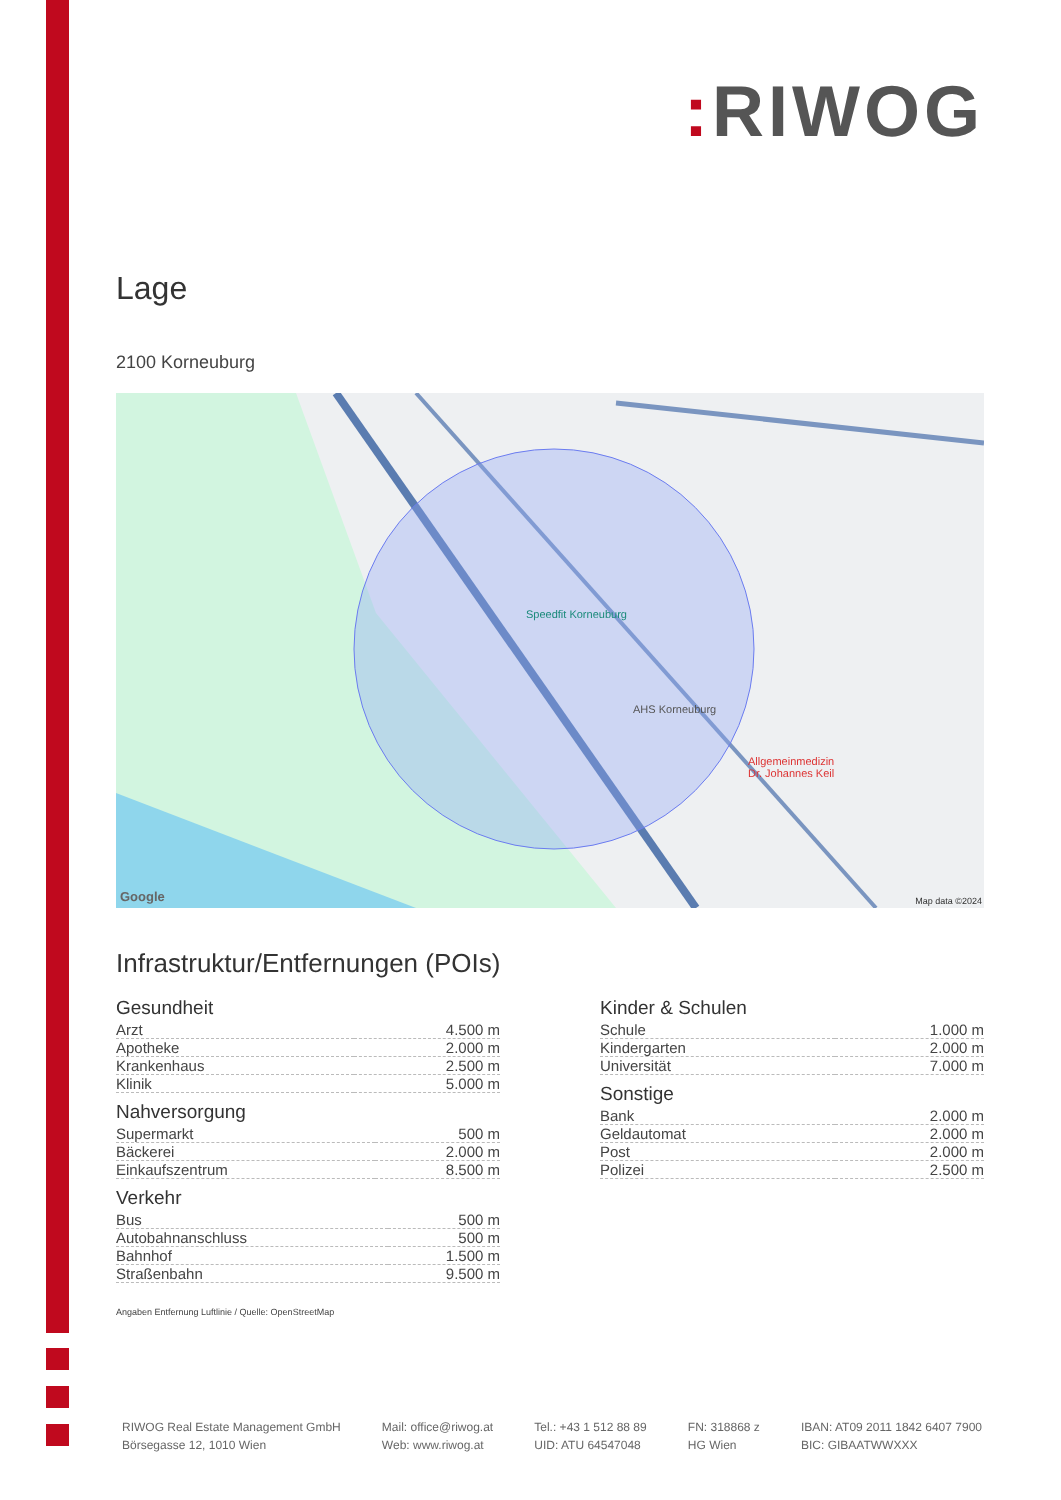: RIWOG
Lage
2100 Korneuburg
Speedfit Korneuburg
AHS Korneuburg
Allgemeinmedizin
Dr. Johannes Keil
Google Map data ©2024
Infrastruktur/Entfernungen (POIs)
Gesundheit
| Arzt | 4.500 m |
| Apotheke | 2.000 m |
| Krankenhaus | 2.500 m |
| Klinik | 5.000 m |
Nahversorgung
| Supermarkt | 500 m |
| Bäckerei | 2.000 m |
| Einkaufszentrum | 8.500 m |
Verkehr
| Bus | 500 m |
| Autobahnanschluss | 500 m |
| Bahnhof | 1.500 m |
| Straßenbahn | 9.500 m |
Kinder & Schulen
| Schule | 1.000 m |
| Kindergarten | 2.000 m |
| Universität | 7.000 m |
Sonstige
| Bank | 2.000 m |
| Geldautomat | 2.000 m |
| Post | 2.000 m |
| Polizei | 2.500 m |
Angaben Entfernung Luftlinie / Quelle: OpenStreetMap
RIWOG Real Estate Management GmbH
Börsegasse 12, 1010 Wien
Mail: office@riwog.at
Web: www.riwog.at
Tel.: +43 1 512 88 89
UID: ATU 64547048
FN: 318868 z
HG Wien
IBAN: AT09 2011 1842 6407 7900
BIC: GIBAATWWXXX